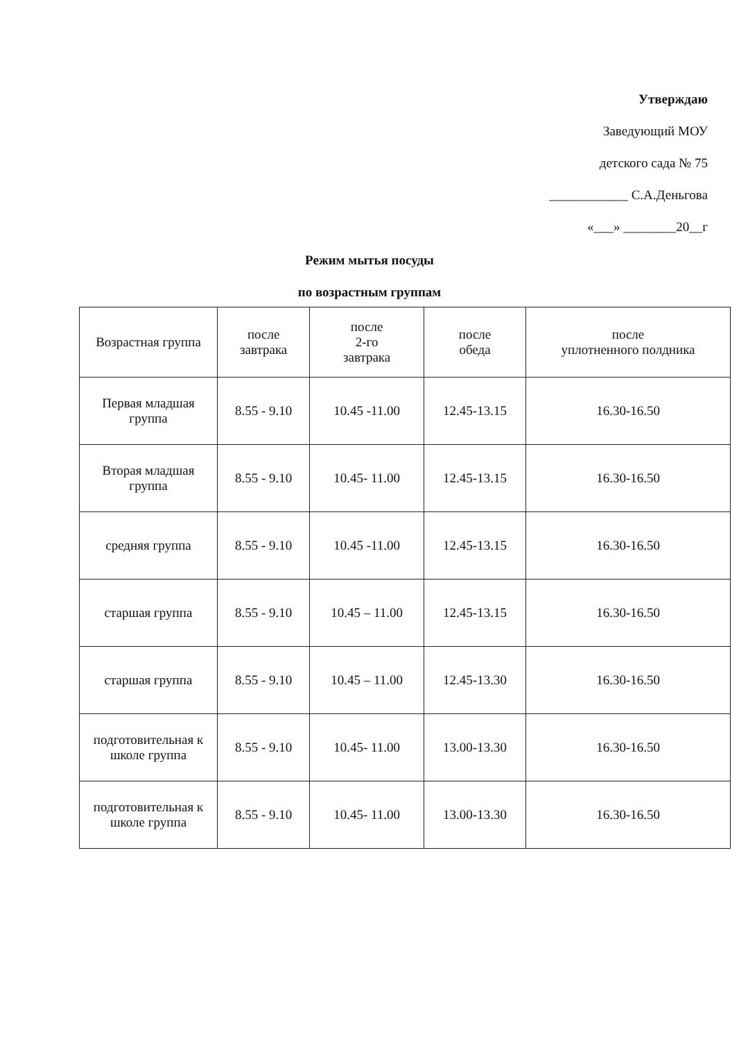Утверждаю
Заведующий МОУ
детского сада № 75
____________ С.А.Деньгова
«___» ________20__г
Режим мытья посуды
по возрастным группам
| Возрастная группа | после завтрака | после 2-го завтрака | после обеда | после уплотненного полдника |
| --- | --- | --- | --- | --- |
| Первая младшая группа | 8.55 - 9.10 | 10.45 -11.00 | 12.45-13.15 | 16.30-16.50 |
| Вторая младшая группа | 8.55 - 9.10 | 10.45- 11.00 | 12.45-13.15 | 16.30-16.50 |
| средняя группа | 8.55 - 9.10 | 10.45 -11.00 | 12.45-13.15 | 16.30-16.50 |
| старшая группа | 8.55 - 9.10 | 10.45 – 11.00 | 12.45-13.15 | 16.30-16.50 |
| старшая группа | 8.55 - 9.10 | 10.45 – 11.00 | 12.45-13.30 | 16.30-16.50 |
| подготовительная к школе группа | 8.55 - 9.10 | 10.45- 11.00 | 13.00-13.30 | 16.30-16.50 |
| подготовительная к школе группа | 8.55 - 9.10 | 10.45- 11.00 | 13.00-13.30 | 16.30-16.50 |